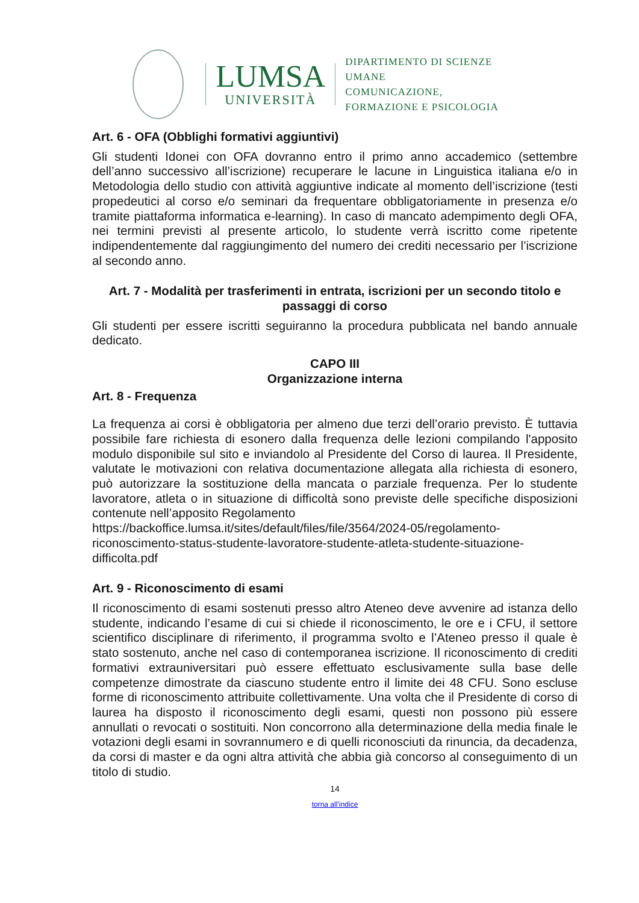LUMSA
UNIVERSITÀ
DIPARTIMENTO DI SCIENZE UMANE
COMUNICAZIONE,
FORMAZIONE E PSICOLOGIA
Art. 6 - OFA (Obblighi formativi aggiuntivi)
Gli studenti Idonei con OFA dovranno entro il primo anno accademico (settembre dell’anno successivo all’iscrizione) recuperare le lacune in Linguistica italiana e/o in Metodologia dello studio con attività aggiuntive indicate al momento dell’iscrizione (testi propedeutici al corso e/o seminari da frequentare obbligatoriamente in presenza e/o tramite piattaforma informatica e-learning). In caso di mancato adempimento degli OFA, nei termini previsti al presente articolo, lo studente verrà iscritto come ripetente indipendentemente dal raggiungimento del numero dei crediti necessario per l’iscrizione al secondo anno.
Art. 7 - Modalità per trasferimenti in entrata, iscrizioni per un secondo titolo e passaggi di corso
Gli studenti per essere iscritti seguiranno la procedura pubblicata nel bando annuale dedicato.
CAPO III
Organizzazione interna
Art. 8 - Frequenza
La frequenza ai corsi è obbligatoria per almeno due terzi dell’orario previsto. È tuttavia possibile fare richiesta di esonero dalla frequenza delle lezioni compilando l'apposito modulo disponibile sul sito e inviandolo al Presidente del Corso di laurea. Il Presidente, valutate le motivazioni con relativa documentazione allegata alla richiesta di esonero, può autorizzare la sostituzione della mancata o parziale frequenza. Per lo studente lavoratore, atleta o in situazione di difficoltà sono previste delle specifiche disposizioni contenute nell’apposito Regolamento
https://backoffice.lumsa.it/sites/default/files/file/3564/2024-05/regolamento-riconoscimento-status-studente-lavoratore-studente-atleta-studente-situazione-difficolta.pdf
Art. 9 - Riconoscimento di esami
Il riconoscimento di esami sostenuti presso altro Ateneo deve avvenire ad istanza dello studente, indicando l’esame di cui si chiede il riconoscimento, le ore e i CFU, il settore scientifico disciplinare di riferimento, il programma svolto e l’Ateneo presso il quale è stato sostenuto, anche nel caso di contemporanea iscrizione. Il riconoscimento di crediti formativi extrauniversitari può essere effettuato esclusivamente sulla base delle competenze dimostrate da ciascuno studente entro il limite dei 48 CFU. Sono escluse forme di riconoscimento attribuite collettivamente. Una volta che il Presidente di corso di laurea ha disposto il riconoscimento degli esami, questi non possono più essere annullati o revocati o sostituiti. Non concorrono alla determinazione della media finale le votazioni degli esami in sovrannumero e di quelli riconosciuti da rinuncia, da decadenza, da corsi di master e da ogni altra attività che abbia già concorso al conseguimento di un titolo di studio.
14
torna all’indice